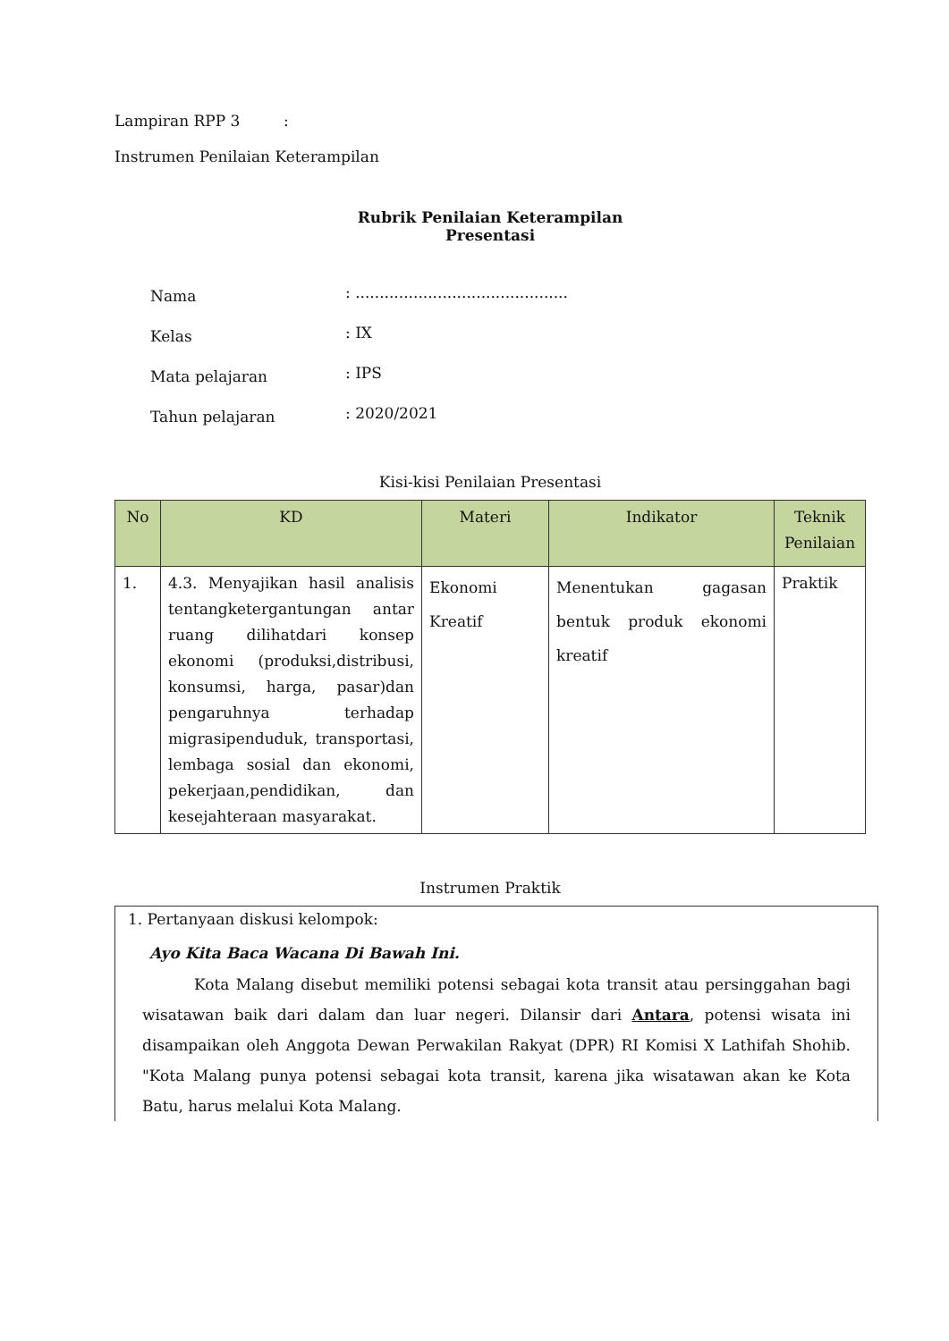Lampiran RPP 3 :
Instrumen Penilaian Keterampilan
Rubrik Penilaian Keterampilan
Presentasi
| Nama | : ............................................ |
| Kelas | : IX |
| Mata pelajaran | : IPS |
| Tahun pelajaran | : 2020/2021 |
Kisi-kisi Penilaian Presentasi
| No | KD | Materi | Indikator | Teknik Penilaian |
| --- | --- | --- | --- | --- |
| 1. | 4.3. Menyajikan hasil analisis tentangketergantungan antar ruang dilihatdari konsep ekonomi (produksi,distribusi, konsumsi, harga, pasar)dan pengaruhnya terhadap migrasipenduduk, transportasi, lembaga sosial dan ekonomi, pekerjaan,pendidikan, dan kesejahteraan masyarakat. | Ekonomi Kreatif | Menentukan gagasan bentuk produk ekonomi kreatif | Praktik |
Instrumen Praktik
1. Pertanyaan diskusi kelompok:
Ayo Kita Baca Wacana Di Bawah Ini.
Kota Malang disebut memiliki potensi sebagai kota transit atau persinggahan bagi wisatawan baik dari dalam dan luar negeri. Dilansir dari Antara, potensi wisata ini disampaikan oleh Anggota Dewan Perwakilan Rakyat (DPR) RI Komisi X Lathifah Shohib. "Kota Malang punya potensi sebagai kota transit, karena jika wisatawan akan ke Kota Batu, harus melalui Kota Malang.